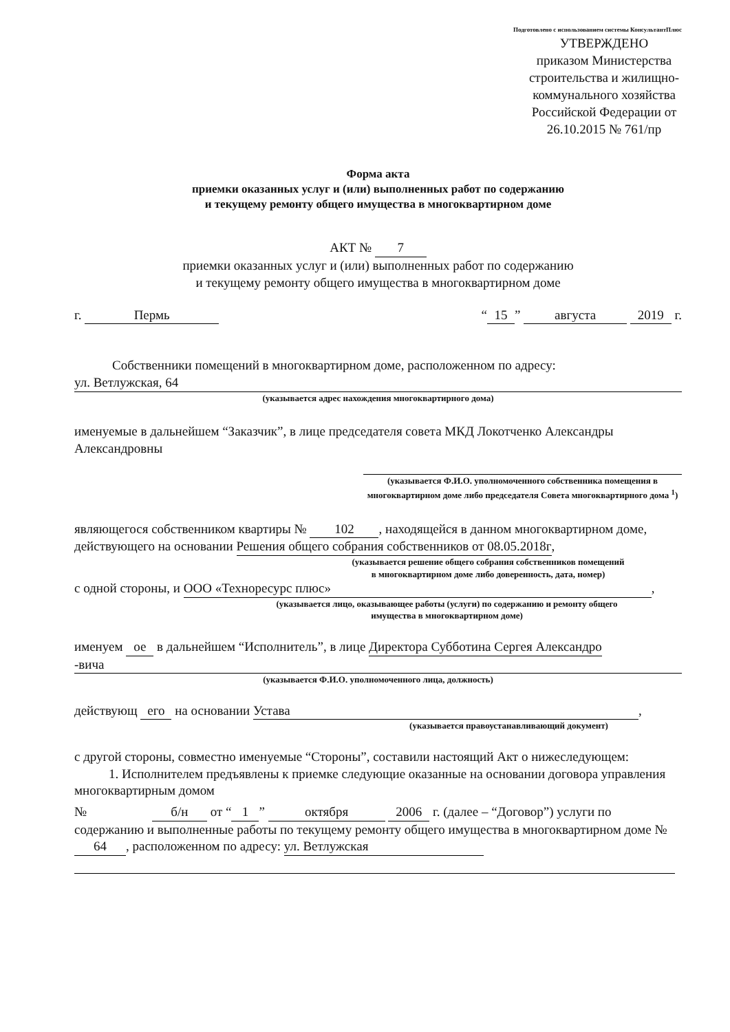Подготовлено с использованием системы КонсультантПлюс
УТВЕРЖДЕНО
приказом Министерства строительства и жилищно-коммунального хозяйства Российской Федерации от 26.10.2015 № 761/пр
Форма акта
приемки оказанных услуг и (или) выполненных работ по содержанию
и текущему ремонту общего имущества в многоквартирном доме
АКТ № 7
приемки оказанных услуг и (или) выполненных работ по содержанию
и текущему ремонту общего имущества в многоквартирном доме
г. Пермь “15” августа 2019 г.
Собственники помещений в многоквартирном доме, расположенном по адресу:
ул. Ветлужская, 64
(указывается адрес нахождения многоквартирного дома)
именуемые в дальнейшем “Заказчик”, в лице председателя совета МКД Локотченко Александры Александровны
(указывается Ф.И.О. уполномоченного собственника помещения в многоквартирном доме либо председателя Совета многоквартирного дома <sup>1</sup>)
являющегося собственником квартиры № 102, находящейся в данном многоквартирном доме, действующего на основании Решения общего собрания собственников от 08.05.2018г,
(указывается решение общего собрания собственников помещений
в многоквартирном доме либо доверенность, дата, номер)
с одной стороны, и ООО «Технoресурс плюс»,
(указывается лицо, оказывающее работы (услуги) по содержанию и ремонту общего
имущества в многоквартирном доме)
именуем ое в дальнейшем “Исполнитель”, в лице Директора Субботина Сергея Александро
-вича
(указывается Ф.И.О. уполномоченного лица, должность)
действующ его на основании Устава,
(указывается правоустанавливающий документ)
с другой стороны, совместно именуемые “Стороны”, составили настоящий Акт о нижеследующем:
1. Исполнителем предъявлены к приемке следующие оказанные на основании договора управления многоквартирным домом
№ б/н от “1” октября 2006 г. (далее – “Договор”) услуги по содержанию и выполненные работы по текущему ремонту общего имущества в многоквартирном доме № 64, расположенном по адресу: ул. Ветлужская